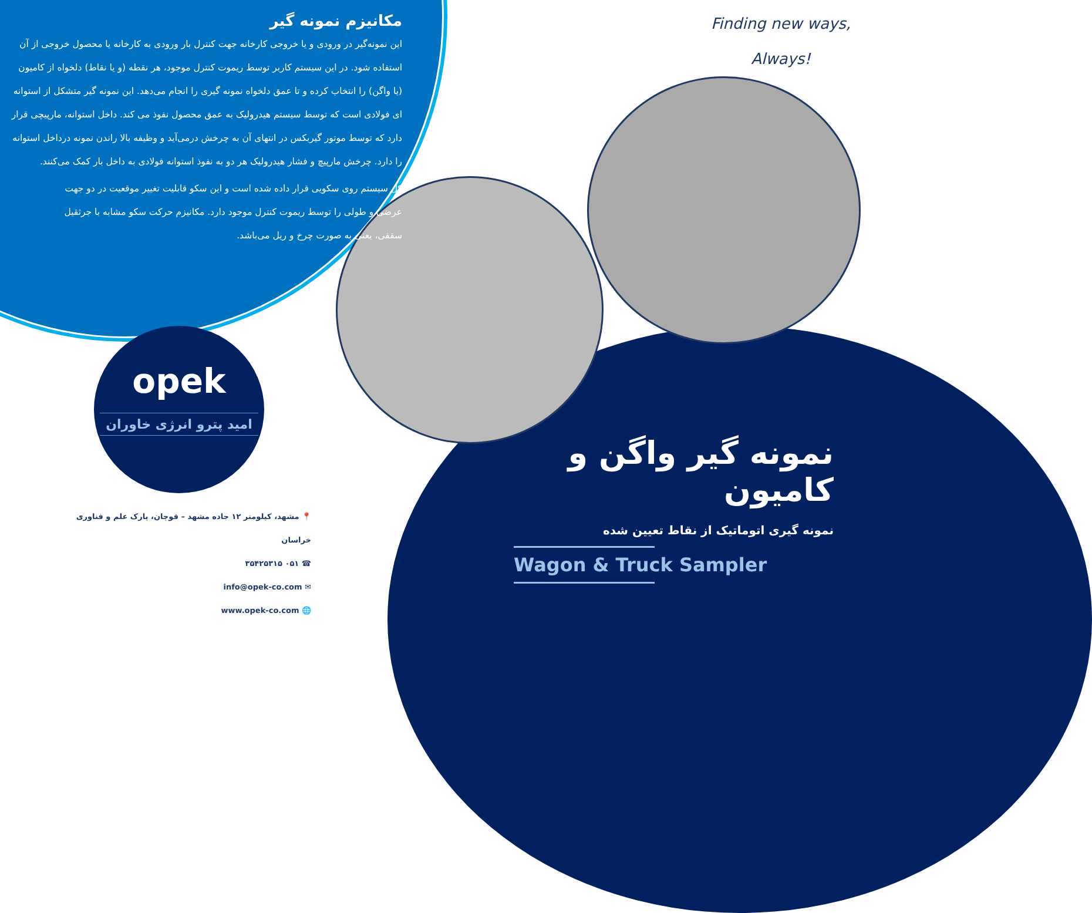مکانیزم نمونه گیر
این نمونه‌گیر در ورودی و یا خروجی کارخانه جهت کنترل بار ورودی به کارخانه یا محصول خروجی از آن استفاده شود. در این سیستم کاربر توسط ریموت کنترل موجود، هر نقطه (و یا نقاط) دلخواه از کامیون (یا واگن) را انتخاب کرده و تا عمق دلخواه نمونه گیری را انجام می‌دهد. این نمونه گیر متشکل از استوانه ای فولادی است که توسط سیستم هیدرولیک به عمق محصول نفوذ می کند. داخل استوانه، مارپیچی قرار دارد که توسط موتور گیربکس در انتهای آن به چرخش درمی‌آید و وظیفه بالا راندن نمونه درداخل استوانه را دارد. چرخش مارپیچ و فشار هیدرولیک هر دو به نفوذ استوانه فولادی به داخل بار کمک می‌کنند.
کل سیستم روی سکویی قرار داده شده است و این سکو قابلیت تغییر موقعیت در دو جهت عرضی و طولی را توسط ریموت کنترل موجود دارد. مکانیزم حرکت سکو مشابه با جرثقیل سقفی، یعنی به صورت چرخ و ریل می‌باشد.
Finding new ways,
Always!
opek
امید پترو انرژی خاوران
📍 مشهد، کیلومتر ۱۲ جاده مشهد – قوچان، پارک علم و فناوری خراسان
☎ ۰۵۱ ۳۵۴۲۵۳۱۵
✉ info@opek-co.com
🌐 www.opek-co.com
نمونه گیر واگن و کامیون
نمونه گیری اتوماتیک از نقاط تعیین شده
Wagon & Truck Sampler